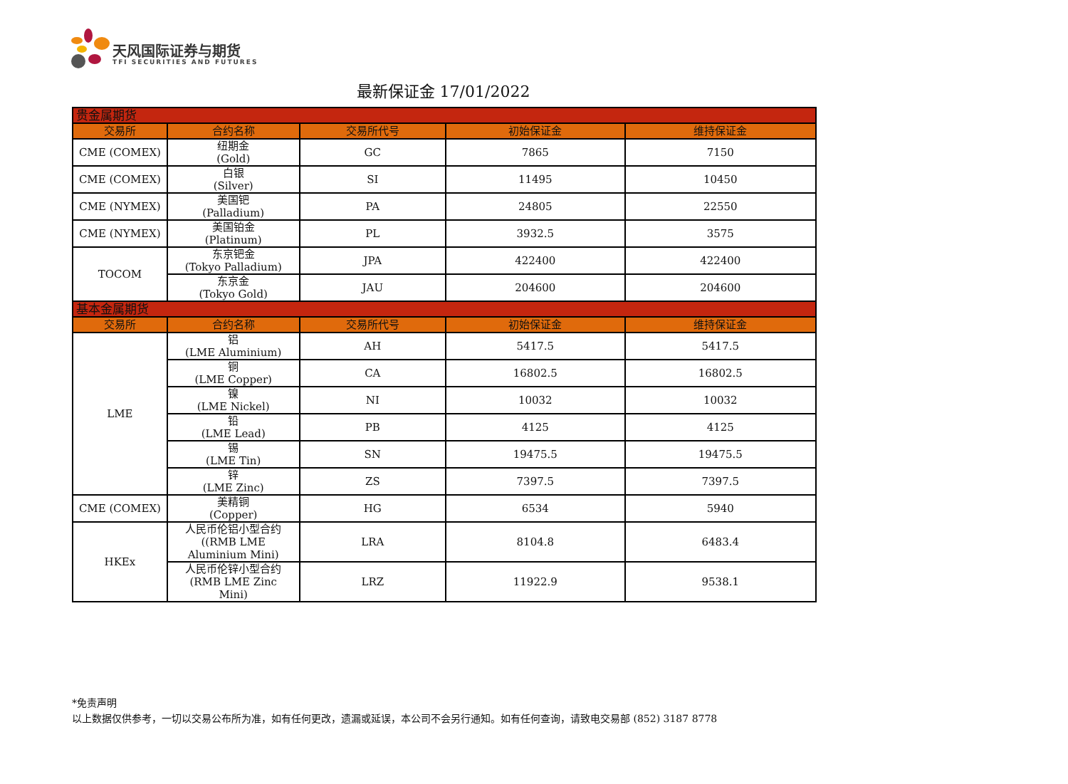天风国际证券与期货
TFI SECURITIES AND FUTURES
最新保证金 17/01/2022
| 贵金属期货 | | | | |
| 交易所 | 合约名称 | 交易所代号 | 初始保证金 | 维持保证金 |
| CME (COMEX) | 纽期金 (Gold) | GC | 7865 | 7150 |
| CME (COMEX) | 白银 (Silver) | SI | 11495 | 10450 |
| CME (NYMEX) | 美国钯 (Palladium) | PA | 24805 | 22550 |
| CME (NYMEX) | 美国铂金 (Platinum) | PL | 3932.5 | 3575 |
| TOCOM | 东京钯金 (Tokyo Palladium) | JPA | 422400 | 422400 |
| | 东京金 (Tokyo Gold) | JAU | 204600 | 204600 |
| 基本金属期货 | | | | |
| 交易所 | 合约名称 | 交易所代号 | 初始保证金 | 维持保证金 |
| LME | 铝 (LME Aluminium) | AH | 5417.5 | 5417.5 |
| | 铜 (LME Copper) | CA | 16802.5 | 16802.5 |
| | 镍 (LME Nickel) | NI | 10032 | 10032 |
| | 铅 (LME Lead) | PB | 4125 | 4125 |
| | 锡 (LME Tin) | SN | 19475.5 | 19475.5 |
| | 锌 (LME Zinc) | ZS | 7397.5 | 7397.5 |
| CME (COMEX) | 美精铜 (Copper) | HG | 6534 | 5940 |
| HKEx | 人民币伦铝小型合约 ((RMB LME Aluminium Mini) | LRA | 8104.8 | 6483.4 |
| | 人民币伦锌小型合约 (RMB LME Zinc Mini) | LRZ | 11922.9 | 9538.1 |
*免责声明
以上数据仅供参考，一切以交易公布所为准，如有任何更改，遗漏或延误，本公司不会另行通知。如有任何查询，请致电交易部 (852) 3187 8778